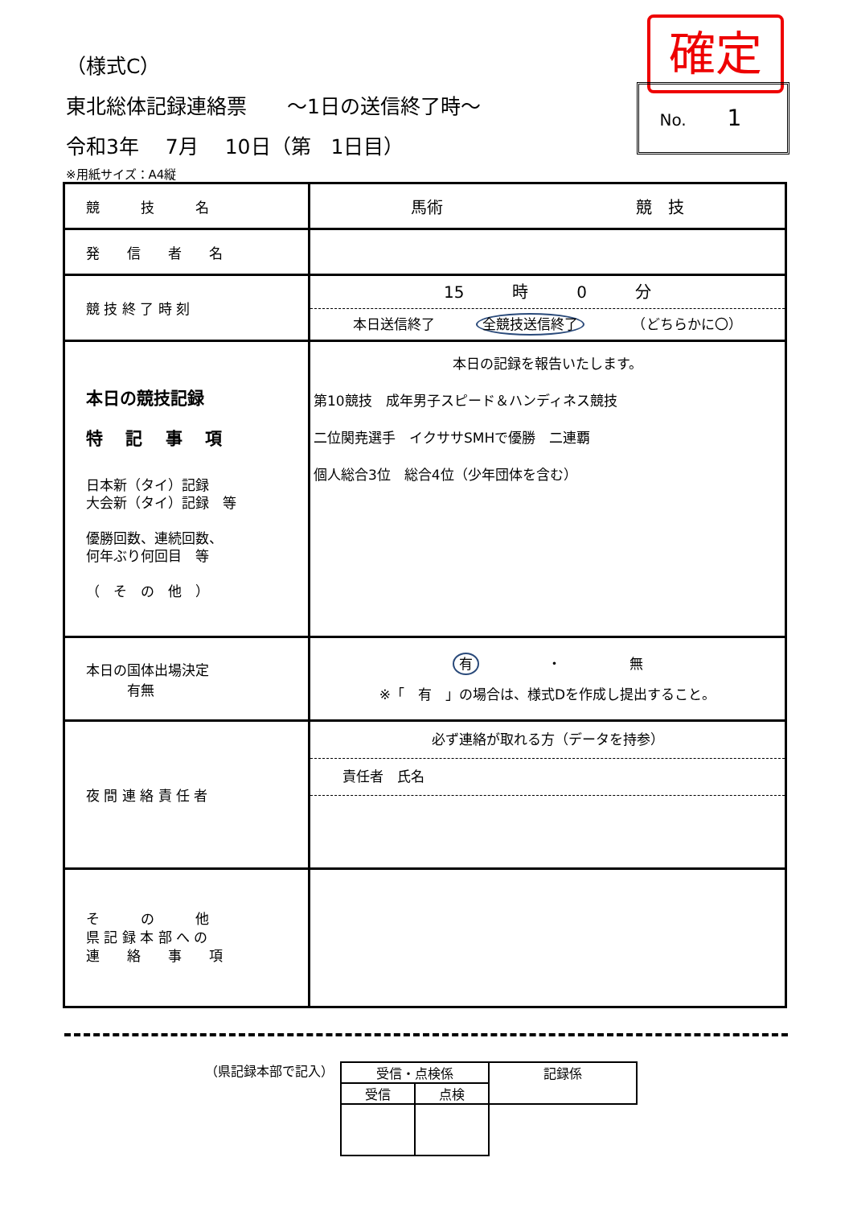（様式C）
東北総体記録連絡票　　～1日の送信終了時～
令和3年　 7月　 10日（第　1日目）
確定
No. 1
※用紙サイズ：A4縦
| 競 技 名 | 馬術 競 技 |
| 発 信 者 名 | |
| 競 技 終 了 時 刻 | 15 時 0 分 本日送信終了 全競技送信終了 （どちらかに〇） |
| 本日の競技記録 特 記 事 項 日本新（タイ）記録 大会新（タイ）記録 等 優勝回数、連続回数、 何年ぶり何回目 等 （ そ の 他 ） | 本日の記録を報告いたします。 第10競技 成年男子スピード＆ハンディネス競技 二位関尭選手 イクササSMHで優勝 二連覇 個人総合3位 総合4位（少年団体を含む） |
| 本日の国体出場決定 有無 | 有 ・ 無 ※「 有 」の場合は、様式Dを作成し提出すること。 |
| 夜 間 連 絡 責 任 者 | 必ず連絡が取れる方（データを持参） 責任者 氏名 |
| そ の 他 県 記 録 本 部 へ の 連 絡 事 項 | |
（県記録本部で記入）
| 受信・点検係 | | 記録係 |
| 受信 | 点検 | |